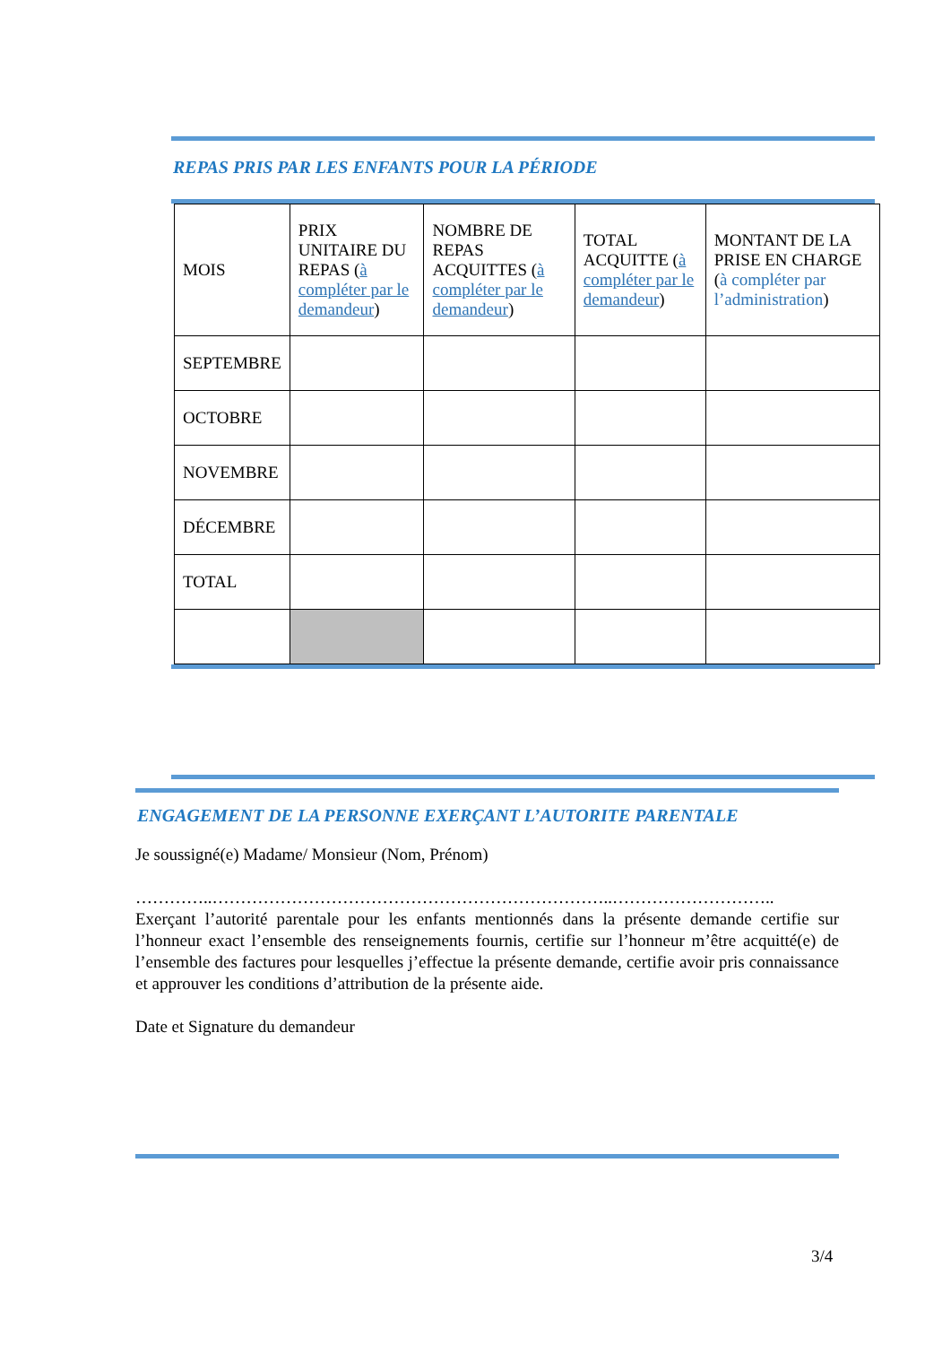REPAS PRIS PAR LES ENFANTS POUR LA PÉRIODE
| MOIS | PRIX UNITAIRE DU REPAS ( à compléter par le demandeur ) | NOMBRE DE REPAS ACQUITTES ( à compléter par le demandeur ) | TOTAL ACQUITTE ( à compléter par le demandeur ) | MONTANT DE LA PRISE EN CHARGE ( à compléter par l’administration ) |
| --- | --- | --- | --- | --- |
| SEPTEMBRE | | | | |
| OCTOBRE | | | | |
| NOVEMBRE | | | | |
| DÉCEMBRE | | | | |
| TOTAL | | | | |
ENGAGEMENT DE LA PERSONNE EXERÇANT L’AUTORITE PARENTALE
Je soussigné(e) Madame/ Monsieur (Nom, Prénom)
…………..……………………………………………………………..………………………..
Exerçant l’autorité parentale pour les enfants mentionnés dans la présente demande certifie sur l’honneur exact l’ensemble des renseignements fournis, certifie sur l’honneur m’être acquitté(e) de l’ensemble des factures pour lesquelles j’effectue la présente demande, certifie avoir pris connaissance et approuver les conditions d’attribution de la présente aide.
Date et Signature du demandeur
3/4